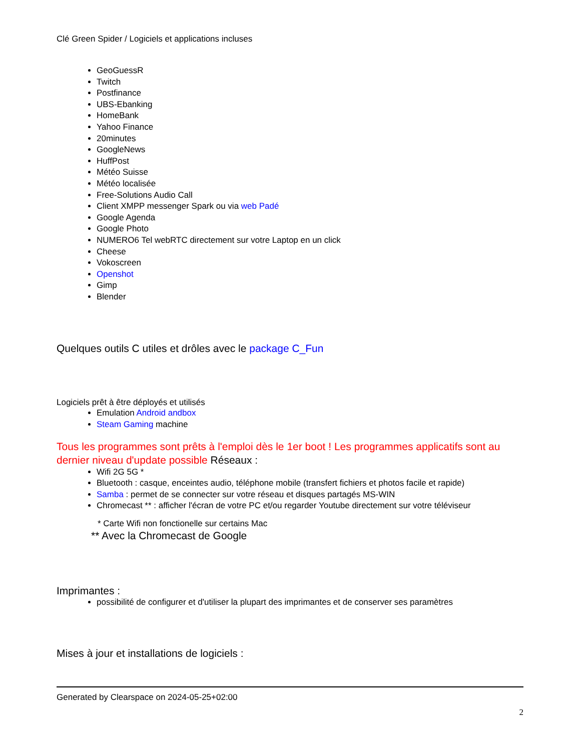Clé Green Spider / Logiciels et applications incluses
GeoGuessR
Twitch
Postfinance
UBS-Ebanking
HomeBank
Yahoo Finance
20minutes
GoogleNews
HuffPost
Météo Suisse
Météo localisée
Free-Solutions Audio Call
Client XMPP messenger Spark ou via web Padé
Google Agenda
Google Photo
NUMERO6 Tel webRTC directement sur votre Laptop en un click
Cheese
Vokoscreen
Openshot
Gimp
Blender
Quelques outils C utiles et drôles avec le package C_Fun
Logiciels prêt à être déployés et utilisés
Emulation Android andbox
Steam Gaming machine
Tous les programmes sont prêts à l'emploi dès le 1er boot ! Les programmes applicatifs sont au dernier niveau d'update possible Réseaux :
Wifi 2G 5G *
Bluetooth : casque, enceintes audio, téléphone mobile (transfert fichiers et photos facile et rapide)
Samba : permet de se connecter sur votre réseau et disques partagés MS-WIN
Chromecast ** : afficher l'écran de votre PC et/ou regarder Youtube directement sur votre téléviseur
* Carte Wifi non fonctionelle sur certains Mac
** Avec la Chromecast de Google
Imprimantes :
possibilité de configurer et d'utiliser la plupart des imprimantes et de conserver ses paramètres
Mises à jour et installations de logiciels :
Generated by Clearspace on 2024-05-25+02:00
2